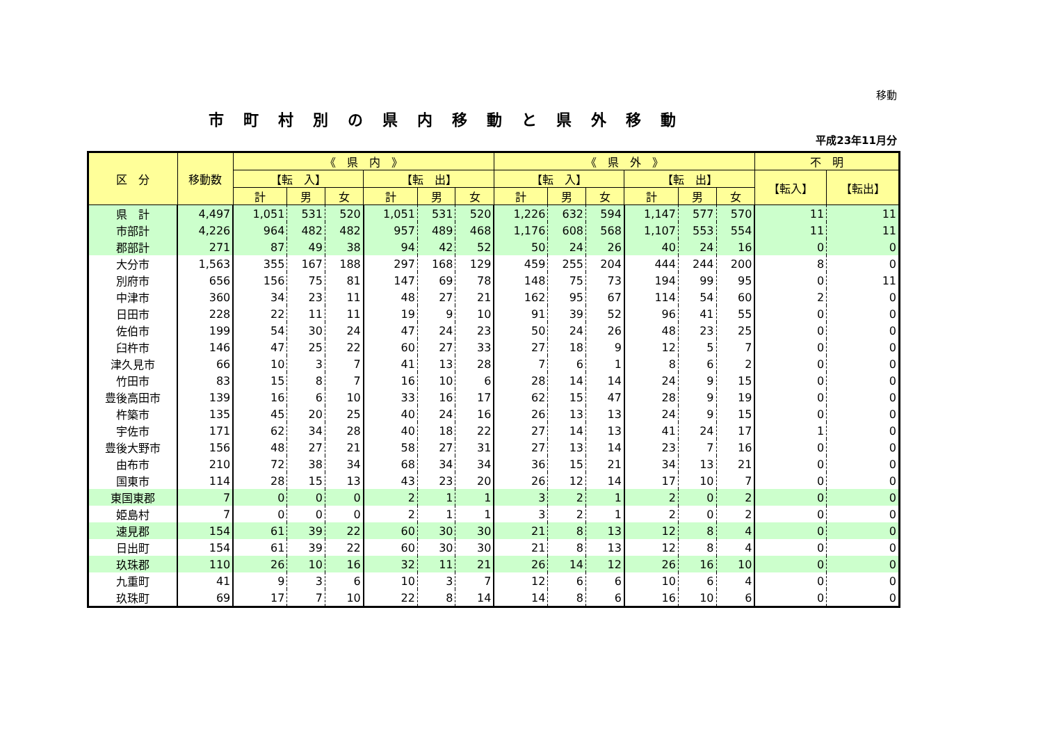移動
市町村別の県内移動と県外移動
平成23年11月分
| 区 分 | 移動数 | 《 県 内 》 | | | | | | 《 県 外 》 | | | | | | 不 明 | |
| --- | --- | --- | --- | --- | --- | --- | --- | --- | --- | --- | --- | --- | --- | --- | --- |
| | | 【転 入】 | | | 【転 出】 | | | 【転 入】 | | | 【転 出】 | | | 【転入】 | 【転出】 |
| | | 計 | 男 | 女 | 計 | 男 | 女 | 計 | 男 | 女 | 計 | 男 | 女 | | |
| 県 計 | 4,497 | 1,051 | 531 | 520 | 1,051 | 531 | 520 | 1,226 | 632 | 594 | 1,147 | 577 | 570 | 11 | 11 |
| 市部計 | 4,226 | 964 | 482 | 482 | 957 | 489 | 468 | 1,176 | 608 | 568 | 1,107 | 553 | 554 | 11 | 11 |
| 郡部計 | 271 | 87 | 49 | 38 | 94 | 42 | 52 | 50 | 24 | 26 | 40 | 24 | 16 | 0 | 0 |
| 大分市 | 1,563 | 355 | 167 | 188 | 297 | 168 | 129 | 459 | 255 | 204 | 444 | 244 | 200 | 8 | 0 |
| 別府市 | 656 | 156 | 75 | 81 | 147 | 69 | 78 | 148 | 75 | 73 | 194 | 99 | 95 | 0 | 11 |
| 中津市 | 360 | 34 | 23 | 11 | 48 | 27 | 21 | 162 | 95 | 67 | 114 | 54 | 60 | 2 | 0 |
| 日田市 | 228 | 22 | 11 | 11 | 19 | 9 | 10 | 91 | 39 | 52 | 96 | 41 | 55 | 0 | 0 |
| 佐伯市 | 199 | 54 | 30 | 24 | 47 | 24 | 23 | 50 | 24 | 26 | 48 | 23 | 25 | 0 | 0 |
| 臼杵市 | 146 | 47 | 25 | 22 | 60 | 27 | 33 | 27 | 18 | 9 | 12 | 5 | 7 | 0 | 0 |
| 津久見市 | 66 | 10 | 3 | 7 | 41 | 13 | 28 | 7 | 6 | 1 | 8 | 6 | 2 | 0 | 0 |
| 竹田市 | 83 | 15 | 8 | 7 | 16 | 10 | 6 | 28 | 14 | 14 | 24 | 9 | 15 | 0 | 0 |
| 豊後高田市 | 139 | 16 | 6 | 10 | 33 | 16 | 17 | 62 | 15 | 47 | 28 | 9 | 19 | 0 | 0 |
| 杵築市 | 135 | 45 | 20 | 25 | 40 | 24 | 16 | 26 | 13 | 13 | 24 | 9 | 15 | 0 | 0 |
| 宇佐市 | 171 | 62 | 34 | 28 | 40 | 18 | 22 | 27 | 14 | 13 | 41 | 24 | 17 | 1 | 0 |
| 豊後大野市 | 156 | 48 | 27 | 21 | 58 | 27 | 31 | 27 | 13 | 14 | 23 | 7 | 16 | 0 | 0 |
| 由布市 | 210 | 72 | 38 | 34 | 68 | 34 | 34 | 36 | 15 | 21 | 34 | 13 | 21 | 0 | 0 |
| 国東市 | 114 | 28 | 15 | 13 | 43 | 23 | 20 | 26 | 12 | 14 | 17 | 10 | 7 | 0 | 0 |
| 東国東郡 | 7 | 0 | 0 | 0 | 2 | 1 | 1 | 3 | 2 | 1 | 2 | 0 | 2 | 0 | 0 |
| 姫島村 | 7 | 0 | 0 | 0 | 2 | 1 | 1 | 3 | 2 | 1 | 2 | 0 | 2 | 0 | 0 |
| 速見郡 | 154 | 61 | 39 | 22 | 60 | 30 | 30 | 21 | 8 | 13 | 12 | 8 | 4 | 0 | 0 |
| 日出町 | 154 | 61 | 39 | 22 | 60 | 30 | 30 | 21 | 8 | 13 | 12 | 8 | 4 | 0 | 0 |
| 玖珠郡 | 110 | 26 | 10 | 16 | 32 | 11 | 21 | 26 | 14 | 12 | 26 | 16 | 10 | 0 | 0 |
| 九重町 | 41 | 9 | 3 | 6 | 10 | 3 | 7 | 12 | 6 | 6 | 10 | 6 | 4 | 0 | 0 |
| 玖珠町 | 69 | 17 | 7 | 10 | 22 | 8 | 14 | 14 | 8 | 6 | 16 | 10 | 6 | 0 | 0 |